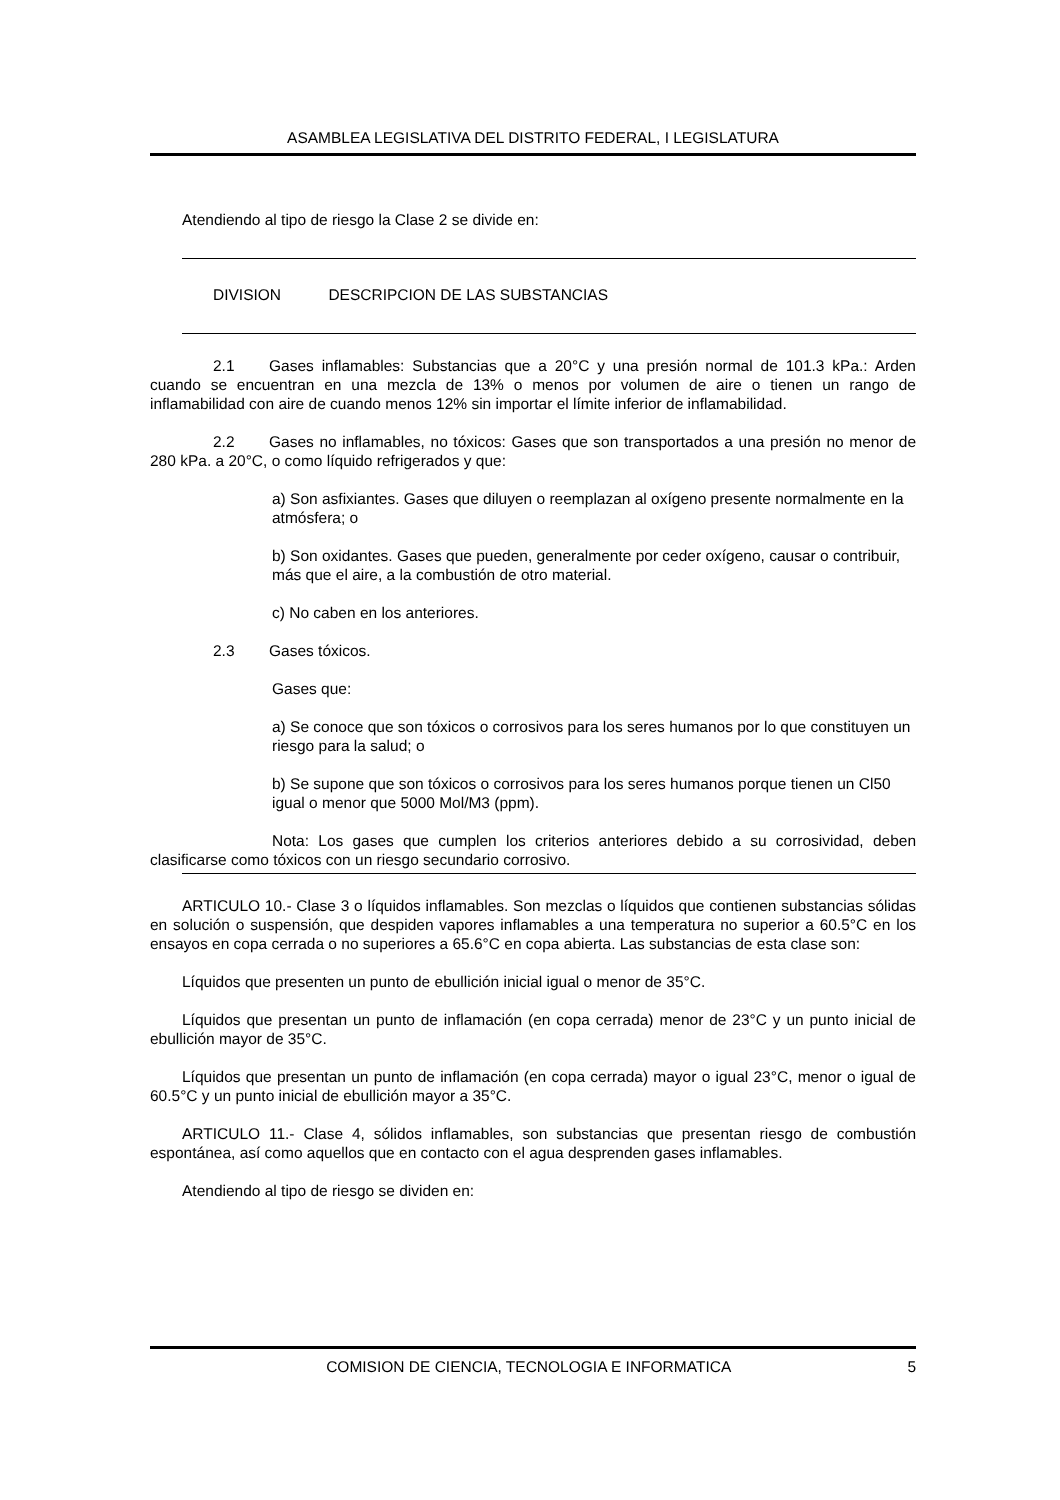ASAMBLEA LEGISLATIVA DEL DISTRITO FEDERAL, I LEGISLATURA
Atendiendo al tipo de riesgo la Clase 2 se divide en:
DIVISION DESCRIPCION DE LAS SUBSTANCIAS
2.1 Gases inflamables: Substancias que a 20°C y una presión normal de 101.3 kPa.: Arden cuando se encuentran en una mezcla de 13% o menos por volumen de aire o tienen un rango de inflamabilidad con aire de cuando menos 12% sin importar el límite inferior de inflamabilidad.
2.2 Gases no inflamables, no tóxicos: Gases que son transportados a una presión no menor de 280 kPa. a 20°C, o como líquido refrigerados y que:
a) Son asfixiantes. Gases que diluyen o reemplazan al oxígeno presente normalmente en la atmósfera; o
b) Son oxidantes. Gases que pueden, generalmente por ceder oxígeno, causar o contribuir, más que el aire, a la combustión de otro material.
c) No caben en los anteriores.
2.3 Gases tóxicos.
Gases que:
a) Se conoce que son tóxicos o corrosivos para los seres humanos por lo que constituyen un riesgo para la salud; o
b) Se supone que son tóxicos o corrosivos para los seres humanos porque tienen un Cl50 igual o menor que 5000 Mol/M3 (ppm).
Nota: Los gases que cumplen los criterios anteriores debido a su corrosividad, deben clasificarse como tóxicos con un riesgo secundario corrosivo.
ARTICULO 10.- Clase 3 o líquidos inflamables. Son mezclas o líquidos que contienen substancias sólidas en solución o suspensión, que despiden vapores inflamables a una temperatura no superior a 60.5°C en los ensayos en copa cerrada o no superiores a 65.6°C en copa abierta. Las substancias de esta clase son:
Líquidos que presenten un punto de ebullición inicial igual o menor de 35°C.
Líquidos que presentan un punto de inflamación (en copa cerrada) menor de 23°C y un punto inicial de ebullición mayor de 35°C.
Líquidos que presentan un punto de inflamación (en copa cerrada) mayor o igual 23°C, menor o igual de 60.5°C y un punto inicial de ebullición mayor a 35°C.
ARTICULO 11.- Clase 4, sólidos inflamables, son substancias que presentan riesgo de combustión espontánea, así como aquellos que en contacto con el agua desprenden gases inflamables.
Atendiendo al tipo de riesgo se dividen en:
COMISION DE CIENCIA, TECNOLOGIA E INFORMATICA 5